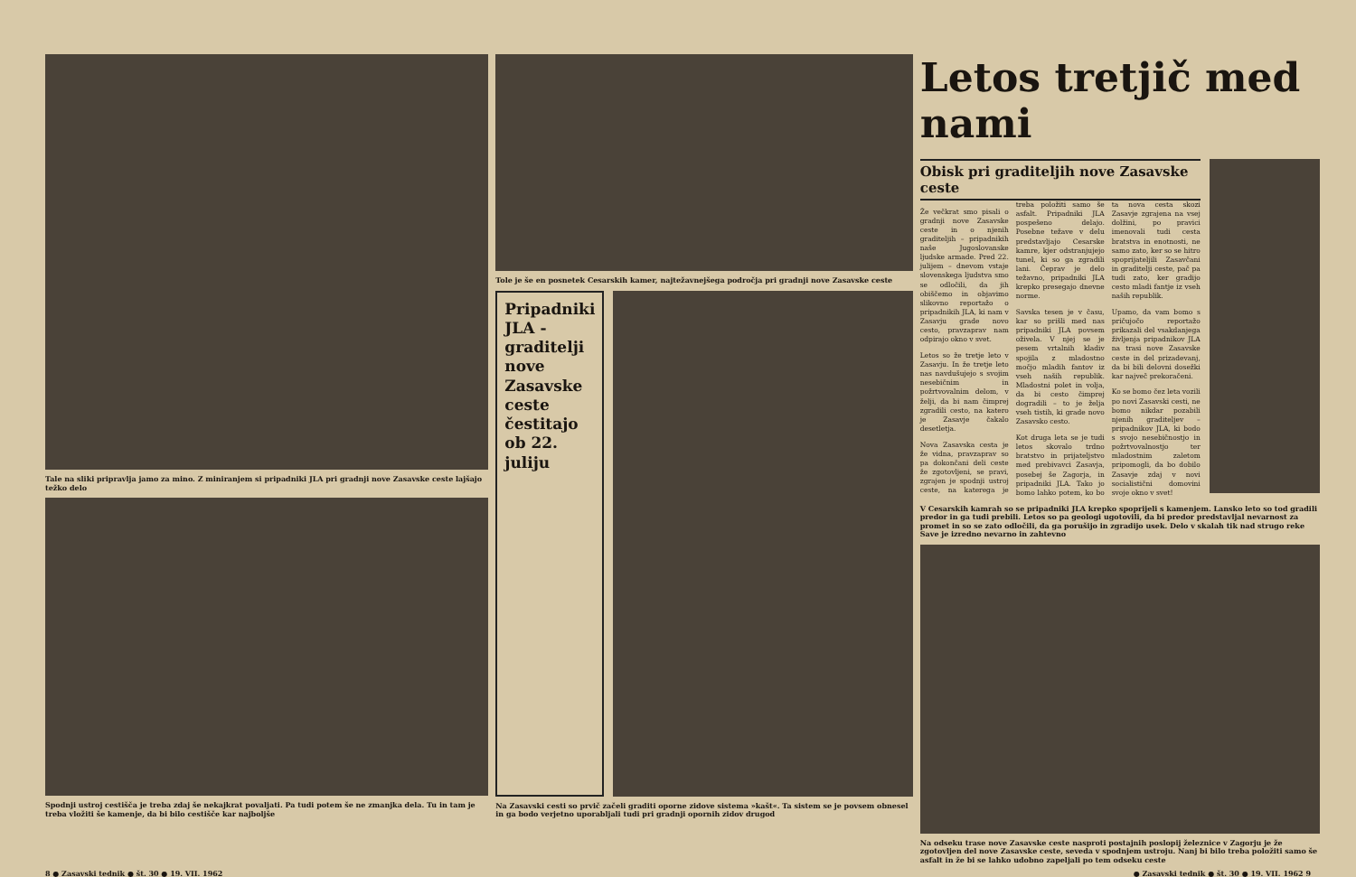Tale na sliki pripravlja jamo za mino. Z miniranjem si pripadniki JLA pri gradnji nove Zasavske ceste lajšajo težko delo
Spodnji ustroj cestišča je treba zdaj še nekajkrat povaljati. Pa tudi potem še ne zmanjka dela. Tu in tam je treba vložiti še kamenje, da bi bilo cestišče kar najboljše
Tole je še en posnetek Cesarskih kamer, najtežavnejšega področja pri gradnji nove Zasavske ceste
Pripadniki JLA - graditelji nove Zasavske ceste čestitajo ob 22. juliju
Na Zasavski cesti so prvič začeli graditi oporne zidove sistema »kašt«. Ta sistem se je povsem obnesel in ga bodo verjetno uporabljali tudi pri gradnji opornih zidov drugod
Letos tretjič med nami
Obisk pri graditeljih nove Zasavske ceste
Že večkrat smo pisali o gradnji nove Zasavske ceste in o njenih graditeljih – pripadnikih naše Jugoslovanske ljudske armade. Pred 22. julijem – dnevom vstaje slovenskega ljudstva smo se odločili, da jih obiščemo in objavimo slikovno reportažo o pripadnikih JLA, ki nam v Zasavju grade novo cesto, pravzaprav nam odpirajo okno v svet.
Letos so že tretje leto v Zasavju. In že tretje leto nas navdušujejo s svojim nesebičnim in požrtvovalnim delom, v želji, da bi nam čimprej zgradili cesto, na katero je Zasavje čakalo desetletja.
Nova Zasavska cesta je že vidna, pravzaprav so pa dokončani deli ceste že zgotovljeni, se pravi, zgrajen je spodnji ustroj ceste, na katerega je treba položiti samo še asfalt. Pripadniki JLA pospešeno delajo. Posebne težave v delu predstavljajo Cesarske kamre, kjer odstranjujejo tunel, ki so ga zgradili lani. Čeprav je delo težavno, pripadniki JLA krepko presegajo dnevne norme.
Savska tesen je v času, kar so prišli med nas pripadniki JLA povsem oživela. V njej se je pesem vrtalnih kladiv spojila z mladostno močjo mladih fantov iz vseh naših republik. Mladostni polet in volja, da bi cesto čimprej dogradili – to je želja vseh tistih, ki grade novo Zasavsko cesto.
Kot druga leta se je tudi letos skovalo trdno bratstvo in prijateljstvo med prebivavci Zasavja, posebej še Zagorja, in pripadniki JLA. Tako jo bomo lahko potem, ko bo ta nova cesta skozi Zasavje zgrajena na vsej dolžini, po pravici imenovali tudi cesta bratstva in enotnosti, ne samo zato, ker so se hitro spoprijateljili Zasavčani in graditelji ceste, pač pa tudi zato, ker gradijo cesto mladi fantje iz vseh naših republik.
Upamo, da vam bomo s pričujočo reportažo prikazali del vsakdanjega življenja pripadnikov JLA na trasi nove Zasavske ceste in del prizadevanj, da bi bili delovni dosežki kar največ prekoračeni.
Ko se bomo čez leta vozili po novi Zasavski cesti, ne bomo nikdar pozabili njenih graditeljev – pripadnikov JLA, ki bodo s svojo nesebičnostjo in požrtvovalnostjo ter mladostnim zaletom pripomogli, da bo dobilo Zasavje zdaj v novi socialistični domovini svoje okno v svet!
V Cesarskih kamrah so se pripadniki JLA krepko spoprijeli s kamenjem. Lansko leto so tod gradili predor in ga tudi prebili. Letos so pa geologi ugotovili, da bi predor predstavljal nevarnost za promet in so se zato odločili, da ga porušijo in zgradijo usek. Delo v skalah tik nad strugo reke Save je izredno nevarno in zahtevno
Na odseku trase nove Zasavske ceste nasproti postajnih poslopij železnice v Zagorju je že zgotovljen del nove Zasavske ceste, seveda v spodnjem ustroju. Nanj bi bilo treba položiti samo še asfalt in že bi se lahko udobno zapeljali po tem odseku ceste
8 ● Zasavski tednik ● št. 30 ● 19. VII. 1962 ● Zasavski tednik ● št. 30 ● 19. VII. 1962 9